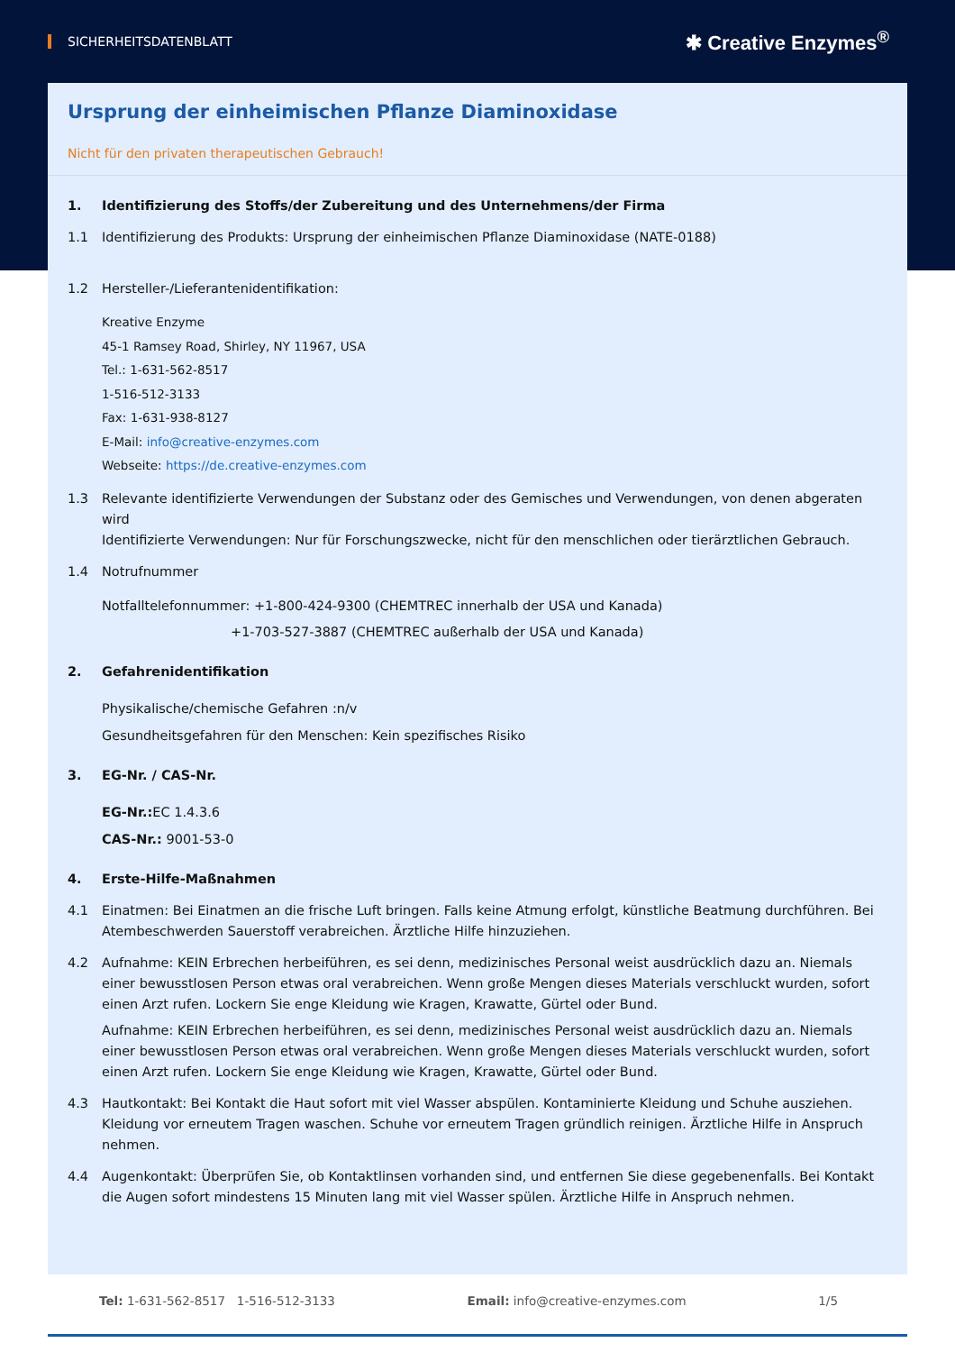SICHERHEITSDATENBLATT ✱ Creative Enzymes<sup>®</sup>
Ursprung der einheimischen Pflanze Diaminoxidase
Nicht für den privaten therapeutischen Gebrauch!
1. Identifizierung des Stoffs/der Zubereitung und des Unternehmens/der Firma
1.1 Identifizierung des Produkts: Ursprung der einheimischen Pflanze Diaminoxidase (NATE-0188)
1.2 Hersteller-/Lieferantenidentifikation:
Kreative Enzyme
45-1 Ramsey Road, Shirley, NY 11967, USA
Tel.: 1-631-562-8517
1-516-512-3133
Fax: 1-631-938-8127
E-Mail: info@creative-enzymes.com
Webseite: https://de.creative-enzymes.com
1.3 Relevante identifizierte Verwendungen der Substanz oder des Gemisches und Verwendungen, von denen abgeraten wird
Identifizierte Verwendungen: Nur für Forschungszwecke, nicht für den menschlichen oder tierärztlichen Gebrauch.
1.4 Notrufnummer
Notfalltelefonnummer: +1-800-424-9300 (CHEMTREC innerhalb der USA und Kanada)
+1-703-527-3887 (CHEMTREC außerhalb der USA und Kanada)
2. Gefahrenidentifikation
Physikalische/chemische Gefahren :n/v
Gesundheitsgefahren für den Menschen: Kein spezifisches Risiko
3. EG-Nr. / CAS-Nr.
EG-Nr.: EC 1.4.3.6
CAS-Nr.: 9001-53-0
4. Erste-Hilfe-Maßnahmen
4.1 Einatmen: Bei Einatmen an die frische Luft bringen. Falls keine Atmung erfolgt, künstliche Beatmung durchführen. Bei Atembeschwerden Sauerstoff verabreichen. Ärztliche Hilfe hinzuziehen.
4.2 Aufnahme: KEIN Erbrechen herbeiführen, es sei denn, medizinisches Personal weist ausdrücklich dazu an. Niemals einer bewusstlosen Person etwas oral verabreichen. Wenn große Mengen dieses Materials verschluckt wurden, sofort einen Arzt rufen. Lockern Sie enge Kleidung wie Kragen, Krawatte, Gürtel oder Bund.
Aufnahme: KEIN Erbrechen herbeiführen, es sei denn, medizinisches Personal weist ausdrücklich dazu an. Niemals einer bewusstlosen Person etwas oral verabreichen. Wenn große Mengen dieses Materials verschluckt wurden, sofort einen Arzt rufen. Lockern Sie enge Kleidung wie Kragen, Krawatte, Gürtel oder Bund.
4.3 Hautkontakt: Bei Kontakt die Haut sofort mit viel Wasser abspülen. Kontaminierte Kleidung und Schuhe ausziehen. Kleidung vor erneutem Tragen waschen. Schuhe vor erneutem Tragen gründlich reinigen. Ärztliche Hilfe in Anspruch nehmen.
4.4 Augenkontakt: Überprüfen Sie, ob Kontaktlinsen vorhanden sind, und entfernen Sie diese gegebenenfalls. Bei Kontakt die Augen sofort mindestens 15 Minuten lang mit viel Wasser spülen. Ärztliche Hilfe in Anspruch nehmen.
Tel: 1-631-562-8517 1-516-512-3133 Email: info@creative-enzymes.com 1/5